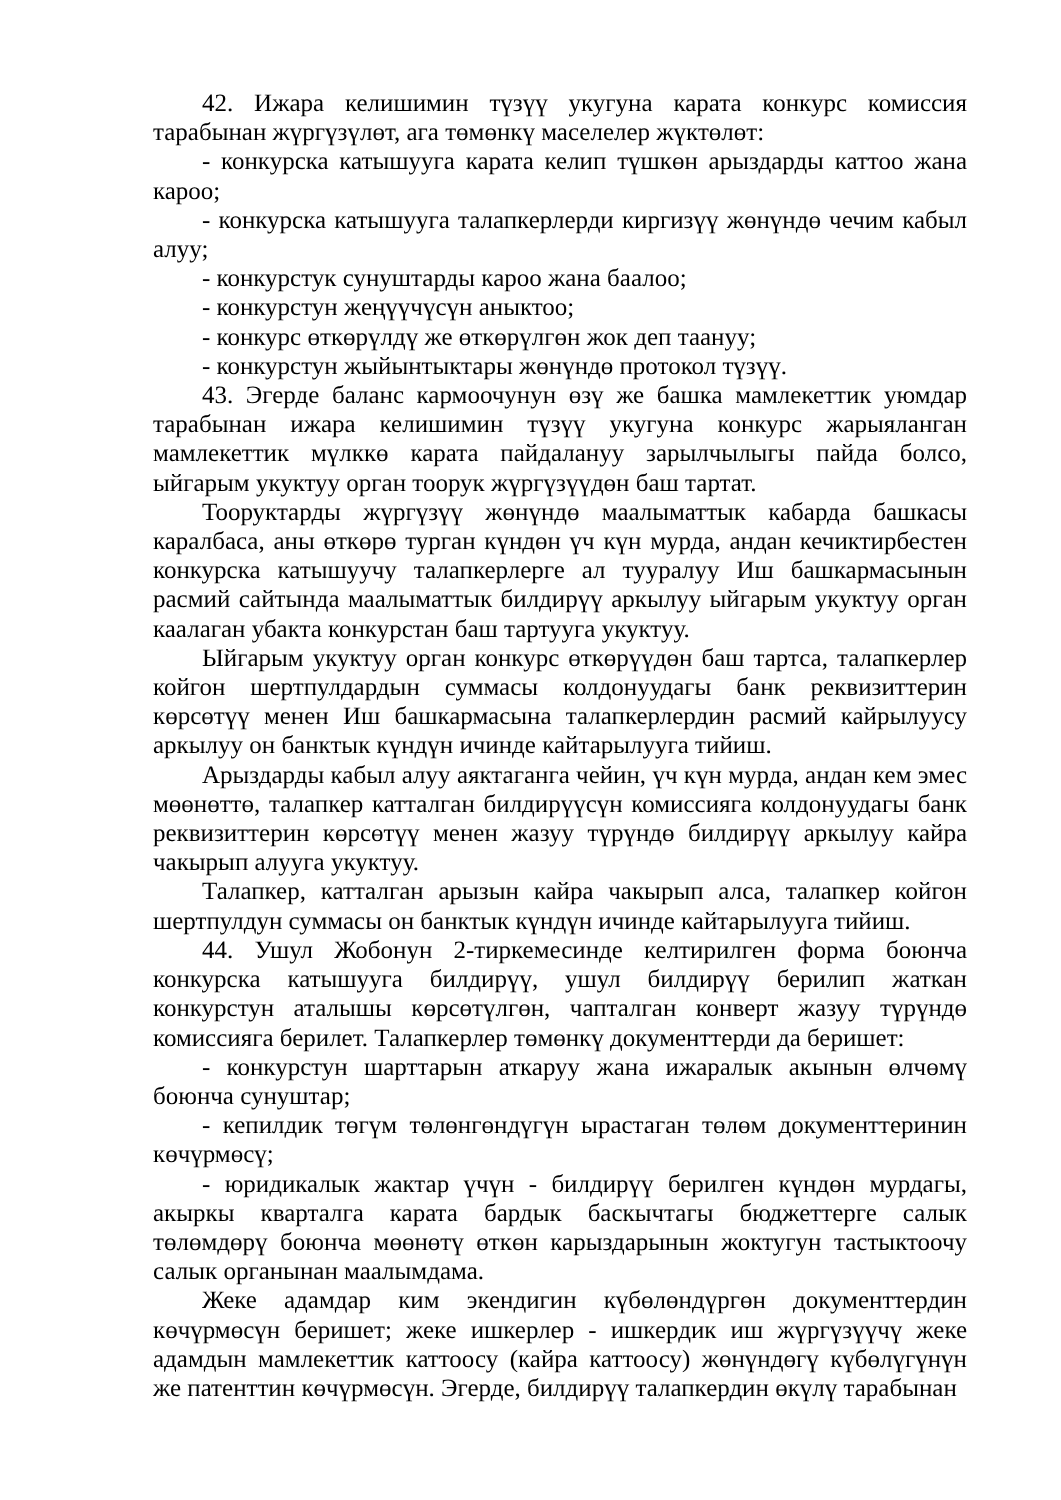42. Ижара келишимин түзүү укугуна карата конкурс комиссия тарабынан жүргүзүлөт, ага төмөнкү маселелер жүктөлөт:
- конкурска катышууга карата келип түшкөн арыздарды каттоо жана кароо;
- конкурска катышууга талапкерлерди киргизүү жөнүндө чечим кабыл алуу;
- конкурстук сунуштарды кароо жана баалоо;
- конкурстун жеңүүчүсүн аныктоо;
- конкурс өткөрүлдү же өткөрүлгөн жок деп таануу;
- конкурстун жыйынтыктары жөнүндө протокол түзүү.
43. Эгерде баланс кармоочунун өзү же башка мамлекеттик уюмдар тарабынан ижара келишимин түзүү укугуна конкурс жарыяланган мамлекеттик мүлккө карата пайдалануу зарылчылыгы пайда болсо, ыйгарым укуктуу орган тоорук жүргүзүүдөн баш тартат.
Тооруктарды жүргүзүү жөнүндө маалыматтык кабарда башкасы каралбаса, аны өткөрө турган күндөн үч күн мурда, андан кечиктирбестен конкурска катышуучу талапкерлерге ал тууралуу Иш башкармасынын расмий сайтында маалыматтык билдирүү аркылуу ыйгарым укуктуу орган каалаган убакта конкурстан баш тартууга укуктуу.
Ыйгарым укуктуу орган конкурс өткөрүүдөн баш тартса, талапкерлер койгон шертпулдардын суммасы колдонуудагы банк реквизиттерин көрсөтүү менен Иш башкармасына талапкерлердин расмий кайрылуусу аркылуу он банктык күндүн ичинде кайтарылууга тийиш.
Арыздарды кабыл алуу аяктаганга чейин, үч күн мурда, андан кем эмес мөөнөттө, талапкер катталган билдирүүсүн комиссияга колдонуудагы банк реквизиттерин көрсөтүү менен жазуу түрүндө билдирүү аркылуу кайра чакырып алууга укуктуу.
Талапкер, катталган арызын кайра чакырып алса, талапкер койгон шертпулдун суммасы он банктык күндүн ичинде кайтарылууга тийиш.
44. Ушул Жобонун 2-тиркемесинде келтирилген форма боюнча конкурска катышууга билдирүү, ушул билдирүү берилип жаткан конкурстун аталышы көрсөтүлгөн, чапталган конверт жазуу түрүндө комиссияга берилет. Талапкерлер төмөнкү документтерди да беришет:
- конкурстун шарттарын аткаруу жана ижаралык акынын өлчөмү боюнча сунуштар;
- кепилдик төгүм төлөнгөндүгүн ырастаган төлөм документтеринин көчүрмөсү;
- юридикалык жактар үчүн - билдирүү берилген күндөн мурдагы, акыркы кварталга карата бардык баскычтагы бюджеттерге салык төлөмдөрү боюнча мөөнөтү өткөн карыздарынын жоктугун тастыктоочу салык органынан маалымдама.
Жеке адамдар ким экендигин күбөлөндүргөн документтердин көчүрмөсүн беришет; жеке ишкерлер - ишкердик иш жүргүзүүчү жеке адамдын мамлекеттик каттоосу (кайра каттоосу) жөнүндөгү күбөлүгүнүн же патенттин көчүрмөсүн. Эгерде, билдирүү талапкердин өкүлү тарабынан